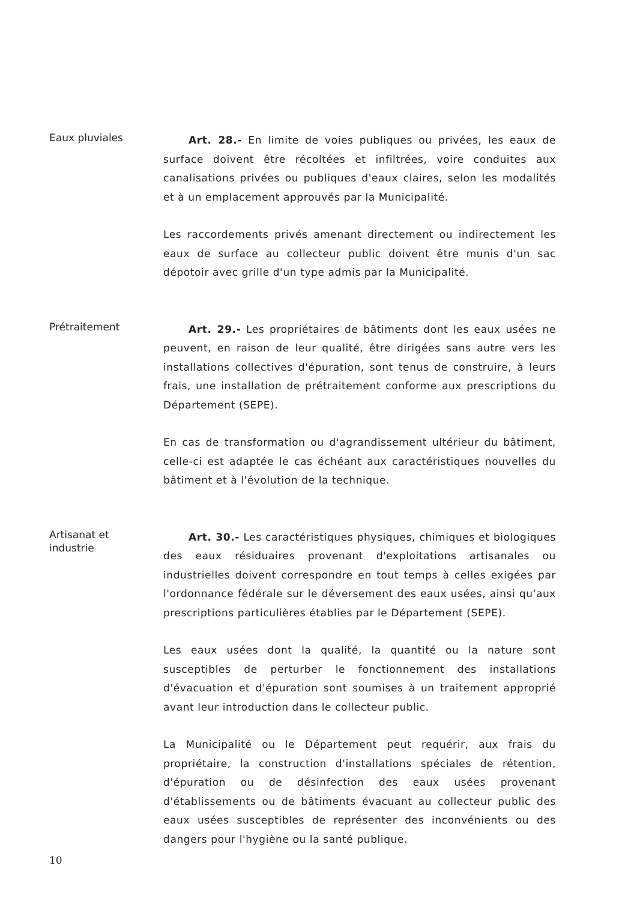Eaux pluviales
Art. 28.- En limite de voies publiques ou privées, les eaux de surface doivent être récoltées et infiltrées, voire conduites aux canalisations privées ou publiques d'eaux claires, selon les modalités et à un emplacement approuvés par la Municipalité.
Les raccordements privés amenant directement ou indirectement les eaux de surface au collecteur public doivent être munis d'un sac dépotoir avec grille d'un type admis par la Municipalité.
Prétraitement
Art. 29.- Les propriétaires de bâtiments dont les eaux usées ne peuvent, en raison de leur qualité, être dirigées sans autre vers les installations collectives d'épuration, sont tenus de construire, à leurs frais, une installation de prétraitement conforme aux prescriptions du Département (SEPE).
En cas de transformation ou d'agrandissement ultérieur du bâtiment, celle-ci est adaptée le cas échéant aux caractéristiques nouvelles du bâtiment et à l'évolution de la technique.
Artisanat et
industrie
Art. 30.- Les caractéristiques physiques, chimiques et biologiques des eaux résiduaires provenant d'exploitations artisanales ou industrielles doivent correspondre en tout temps à celles exigées par l'ordonnance fédérale sur le déversement des eaux usées, ainsi qu'aux prescriptions particulières établies par le Département (SEPE).
Les eaux usées dont la qualité, la quantité ou la nature sont susceptibles de perturber le fonctionnement des installations d'évacuation et d'épuration sont soumises à un traitement approprié avant leur introduction dans le collecteur public.
La Municipalité ou le Département peut requérir, aux frais du propriétaire, la construction d'installations spéciales de rétention, d'épuration ou de désinfection des eaux usées provenant d'établissements ou de bâtiments évacuant au collecteur public des eaux usées susceptibles de représenter des inconvénients ou des dangers pour l'hygiène ou la santé publique.
10